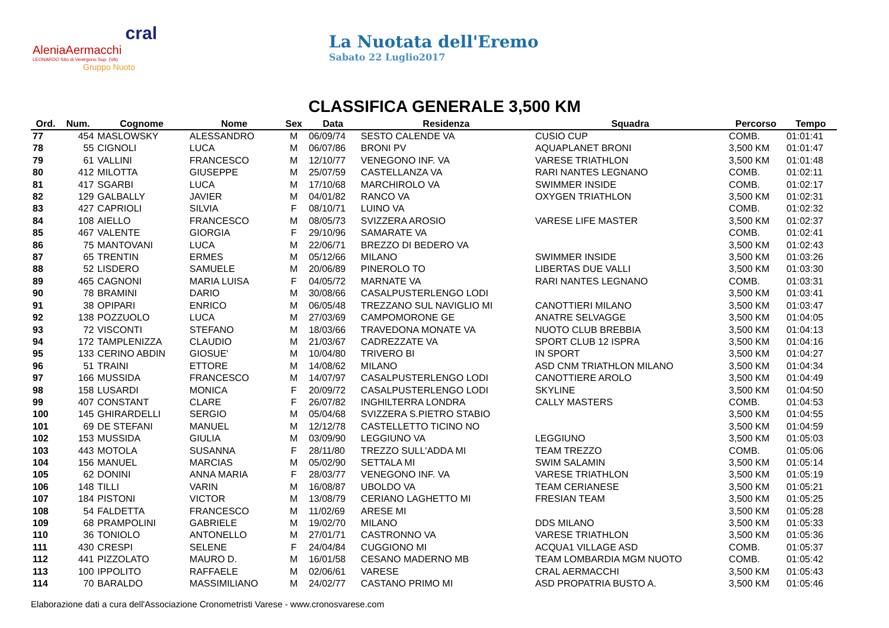cral
AleniaAermacchi
LEONARDO Sito di Venegono Sup. (VA)
Gruppo Nuoto
La Nuotata dell'Eremo
Sabato 22 Luglio2017
CLASSIFICA GENERALE 3,500 KM
| Ord. | Num. | Cognome | Nome | Sex | Data | Residenza | Squadra | Percorso | Tempo |
| --- | --- | --- | --- | --- | --- | --- | --- | --- | --- |
| 77 | 454 | MASLOWSKY | ALESSANDRO | M | 06/09/74 | SESTO CALENDE VA | CUSIO CUP | COMB. | 01:01:41 |
| 78 | 55 | CIGNOLI | LUCA | M | 06/07/86 | BRONI PV | AQUAPLANET BRONI | 3,500 KM | 01:01:47 |
| 79 | 61 | VALLINI | FRANCESCO | M | 12/10/77 | VENEGONO INF. VA | VARESE TRIATHLON | 3,500 KM | 01:01:48 |
| 80 | 412 | MILOTTA | GIUSEPPE | M | 25/07/59 | CASTELLANZA VA | RARI NANTES LEGNANO | COMB. | 01:02:11 |
| 81 | 417 | SGARBI | LUCA | M | 17/10/68 | MARCHIROLO VA | SWIMMER INSIDE | COMB. | 01:02:17 |
| 82 | 129 | GALBALLY | JAVIER | M | 04/01/82 | RANCO VA | OXYGEN TRIATHLON | 3,500 KM | 01:02:31 |
| 83 | 427 | CAPRIOLI | SILVIA | F | 08/10/71 | LUINO VA | | COMB. | 01:02:32 |
| 84 | 108 | AIELLO | FRANCESCO | M | 08/05/73 | SVIZZERA AROSIO | VARESE LIFE MASTER | 3,500 KM | 01:02:37 |
| 85 | 467 | VALENTE | GIORGIA | F | 29/10/96 | SAMARATE VA | | COMB. | 01:02:41 |
| 86 | 75 | MANTOVANI | LUCA | M | 22/06/71 | BREZZO DI BEDERO VA | | 3,500 KM | 01:02:43 |
| 87 | 65 | TRENTIN | ERMES | M | 05/12/66 | MILANO | SWIMMER INSIDE | 3,500 KM | 01:03:26 |
| 88 | 52 | LISDERO | SAMUELE | M | 20/06/89 | PINEROLO TO | LIBERTAS DUE VALLI | 3,500 KM | 01:03:30 |
| 89 | 465 | CAGNONI | MARIA LUISA | F | 04/05/72 | MARNATE VA | RARI NANTES LEGNANO | COMB. | 01:03:31 |
| 90 | 78 | BRAMINI | DARIO | M | 30/08/66 | CASALPUSTERLENGO LODI | | 3,500 KM | 01:03:41 |
| 91 | 38 | OPIPARI | ENRICO | M | 06/05/48 | TREZZANO SUL NAVIGLIO MI | CANOTTIERI MILANO | 3,500 KM | 01:03:47 |
| 92 | 138 | POZZUOLO | LUCA | M | 27/03/69 | CAMPOMORONE GE | ANATRE SELVAGGE | 3,500 KM | 01:04:05 |
| 93 | 72 | VISCONTI | STEFANO | M | 18/03/66 | TRAVEDONA MONATE VA | NUOTO CLUB BREBBIA | 3,500 KM | 01:04:13 |
| 94 | 172 | TAMPLENIZZA | CLAUDIO | M | 21/03/67 | CADREZZATE VA | SPORT CLUB 12 ISPRA | 3,500 KM | 01:04:16 |
| 95 | 133 | CERINO ABDIN | GIOSUE' | M | 10/04/80 | TRIVERO BI | IN SPORT | 3,500 KM | 01:04:27 |
| 96 | 51 | TRAINI | ETTORE | M | 14/08/62 | MILANO | ASD CNM TRIATHLON MILANO | 3,500 KM | 01:04:34 |
| 97 | 166 | MUSSIDA | FRANCESCO | M | 14/07/97 | CASALPUSTERLENGO LODI | CANOTTIERE AROLO | 3,500 KM | 01:04:49 |
| 98 | 158 | LUSARDI | MONICA | F | 20/09/72 | CASALPUSTERLENGO LODI | SKYLINE | 3,500 KM | 01:04:50 |
| 99 | 407 | CONSTANT | CLARE | F | 26/07/82 | INGHILTERRA LONDRA | CALLY MASTERS | COMB. | 01:04:53 |
| 100 | 145 | GHIRARDELLI | SERGIO | M | 05/04/68 | SVIZZERA S.PIETRO STABIO | | 3,500 KM | 01:04:55 |
| 101 | 69 | DE STEFANI | MANUEL | M | 12/12/78 | CASTELLETTO TICINO NO | | 3,500 KM | 01:04:59 |
| 102 | 153 | MUSSIDA | GIULIA | M | 03/09/90 | LEGGIUNO VA | LEGGIUNO | 3,500 KM | 01:05:03 |
| 103 | 443 | MOTOLA | SUSANNA | F | 28/11/80 | TREZZO SULL'ADDA MI | TEAM TREZZO | COMB. | 01:05:06 |
| 104 | 156 | MANUEL | MARCIAS | M | 05/02/90 | SETTALA MI | SWIM SALAMIN | 3,500 KM | 01:05:14 |
| 105 | 62 | DONINI | ANNA MARIA | F | 28/03/77 | VENEGONO INF. VA | VARESE TRIATHLON | 3,500 KM | 01:05:19 |
| 106 | 148 | TILLI | VARIN | M | 16/08/87 | UBOLDO VA | TEAM CERIANESE | 3,500 KM | 01:05:21 |
| 107 | 184 | PISTONI | VICTOR | M | 13/08/79 | CERIANO LAGHETTO MI | FRESIAN TEAM | 3,500 KM | 01:05:25 |
| 108 | 54 | FALDETTA | FRANCESCO | M | 11/02/69 | ARESE MI | | 3,500 KM | 01:05:28 |
| 109 | 68 | PRAMPOLINI | GABRIELE | M | 19/02/70 | MILANO | DDS MILANO | 3,500 KM | 01:05:33 |
| 110 | 36 | TONIOLO | ANTONELLO | M | 27/01/71 | CASTRONNO VA | VARESE TRIATHLON | 3,500 KM | 01:05:36 |
| 111 | 430 | CRESPI | SELENE | F | 24/04/84 | CUGGIONO MI | ACQUA1 VILLAGE ASD | COMB. | 01:05:37 |
| 112 | 441 | PIZZOLATO | MAURO D. | M | 16/01/58 | CESANO MADERNO MB | TEAM LOMBARDIA MGM NUOTO | COMB. | 01:05:42 |
| 113 | 100 | IPPOLITO | RAFFAELE | M | 02/06/61 | VARESE | CRAL AERMACCHI | 3,500 KM | 01:05:43 |
| 114 | 70 | BARALDO | MASSIMILIANO | M | 24/02/77 | CASTANO PRIMO MI | ASD PROPATRIA BUSTO A. | 3,500 KM | 01:05:46 |
Elaborazione dati a cura dell'Associazione Cronometristi Varese - www.cronosvarese.com